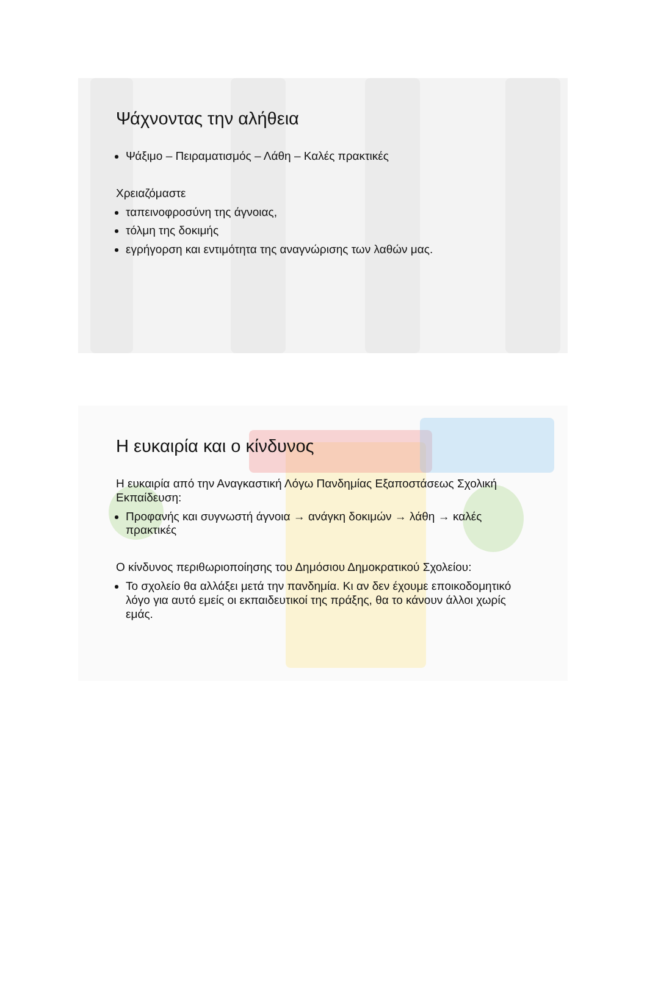Ψάχνοντας την αλήθεια
Ψάξιμο – Πειραματισμός – Λάθη – Καλές πρακτικές
Χρειαζόμαστε
ταπεινοφροσύνη της άγνοιας,
τόλμη της δοκιμής
εγρήγορση και εντιμότητα της αναγνώρισης των λαθών μας.
Η ευκαιρία και ο κίνδυνος
Η ευκαιρία από την Αναγκαστική Λόγω Πανδημίας Εξαποστάσεως Σχολική Εκπαίδευση:
Προφανής και συγνωστή άγνοια → ανάγκη δοκιμών → λάθη → καλές πρακτικές
Ο κίνδυνος περιθωριοποίησης του Δημόσιου Δημοκρατικού Σχολείου:
Το σχολείο θα αλλάξει μετά την πανδημία. Κι αν δεν έχουμε εποικοδομητικό λόγο για αυτό εμείς οι εκπαιδευτικοί της πράξης, θα το κάνουν άλλοι χωρίς εμάς.